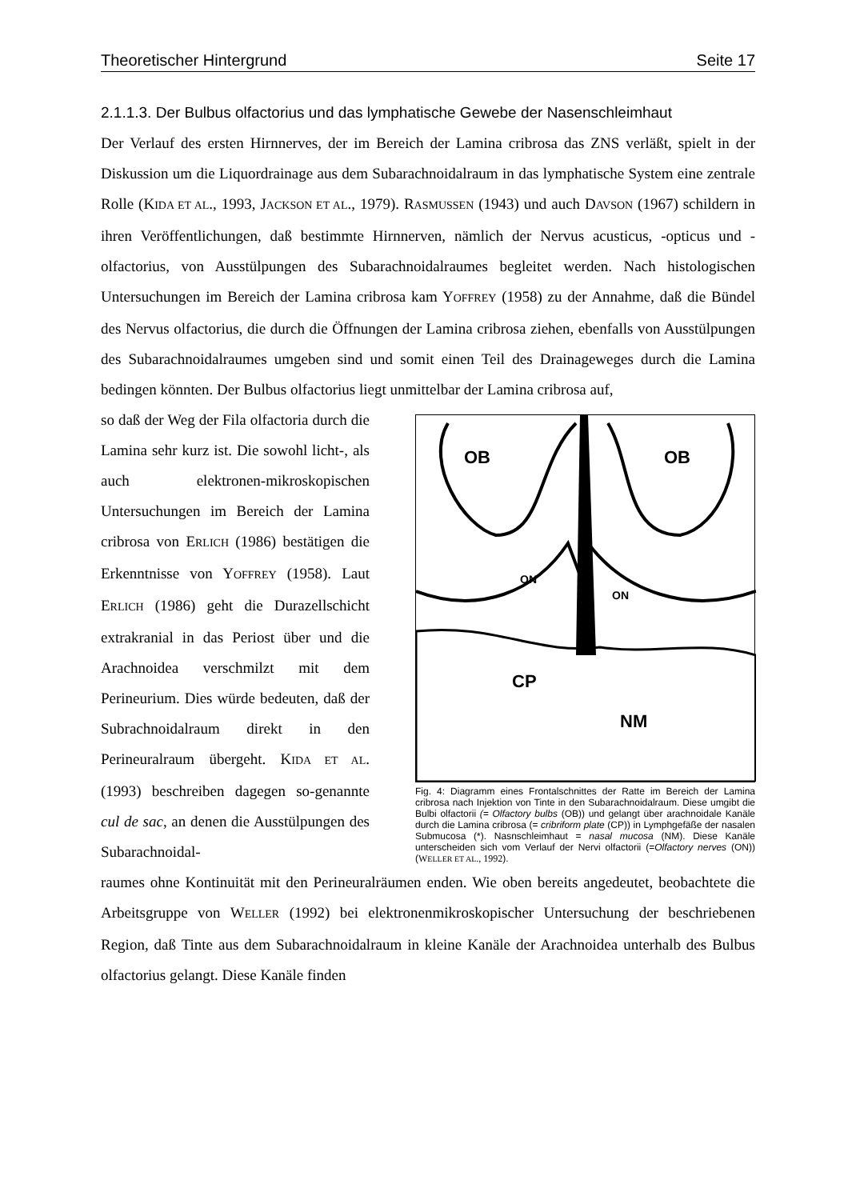Theoretischer Hintergrund Seite 17
2.1.1.3. Der Bulbus olfactorius und das lymphatische Gewebe der Nasenschleimhaut
Der Verlauf des ersten Hirnnerves, der im Bereich der Lamina cribrosa das ZNS verläßt, spielt in der Diskussion um die Liquordrainage aus dem Subarachnoidalraum in das lymphatische System eine zentrale Rolle (KIDA ET AL., 1993, JACKSON ET AL., 1979). RASMUSSEN (1943) und auch DAVSON (1967) schildern in ihren Veröffentlichungen, daß bestimmte Hirnnerven, nämlich der Nervus acusticus, -opticus und -olfactorius, von Ausstülpungen des Subarachnoidalraumes begleitet werden. Nach histologischen Untersuchungen im Bereich der Lamina cribrosa kam YOFFREY (1958) zu der Annahme, daß die Bündel des Nervus olfactorius, die durch die Öffnungen der Lamina cribrosa ziehen, ebenfalls von Ausstülpungen des Subarachnoidalraumes umgeben sind und somit einen Teil des Drainageweges durch die Lamina bedingen könnten. Der Bulbus olfactorius liegt unmittelbar der Lamina cribrosa auf,
so daß der Weg der Fila olfactoria durch die Lamina sehr kurz ist. Die sowohl licht-, als auch elektronen-mikroskopischen Untersuchungen im Bereich der Lamina cribrosa von ERLICH (1986) bestätigen die Erkenntnisse von YOFFREY (1958). Laut ERLICH (1986) geht die Durazellschicht extrakranial in das Periost über und die Arachnoidea verschmilzt mit dem Perineurium. Dies würde bedeuten, daß der Subrachnoidalraum direkt in den Perineuralraum übergeht. KIDA ET AL. (1993) beschreiben dagegen so-genannte cul de sac, an denen die Ausstülpungen des Subarachnoidal-
OB
OB
ON
ON
CP
NM
Fig. 4: Diagramm eines Frontalschnittes der Ratte im Bereich der Lamina cribrosa nach Injektion von Tinte in den Subarachnoidalraum. Diese umgibt die Bulbi olfactorii (= Olfactory bulbs (OB)) und gelangt über arachnoidale Kanäle durch die Lamina cribrosa (= cribriform plate (CP)) in Lymphgefäße der nasalen Submucosa (*). Nasnschleimhaut = nasal mucosa (NM). Diese Kanäle unterscheiden sich vom Verlauf der Nervi olfactorii (=Olfactory nerves (ON)) (WELLER ET AL., 1992).
raumes ohne Kontinuität mit den Perineuralräumen enden. Wie oben bereits angedeutet, beobachtete die Arbeitsgruppe von WELLER (1992) bei elektronenmikroskopischer Untersuchung der beschriebenen Region, daß Tinte aus dem Subarachnoidalraum in kleine Kanäle der Arachnoidea unterhalb des Bulbus olfactorius gelangt. Diese Kanäle finden